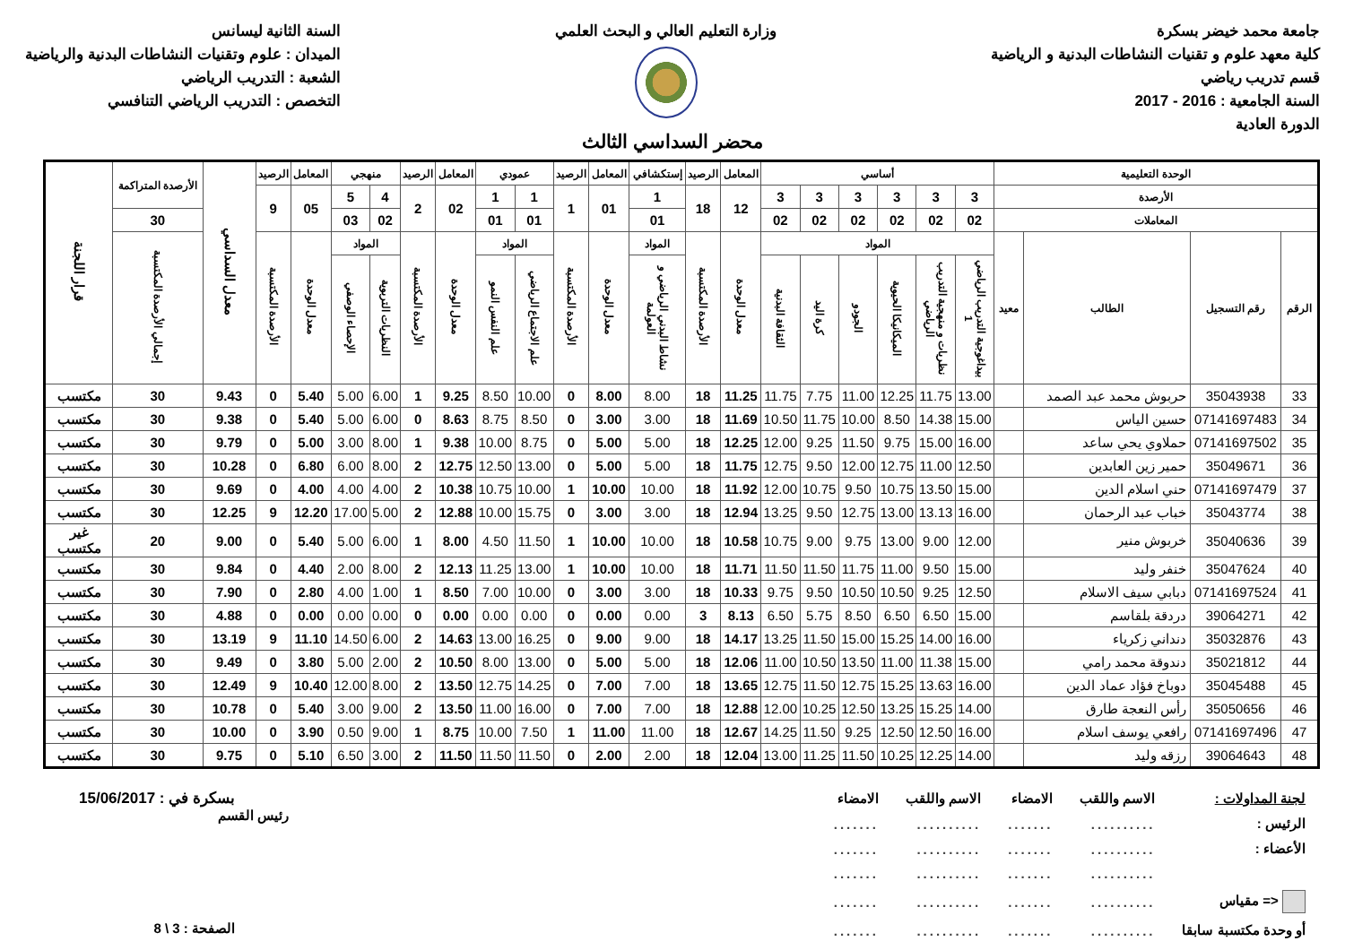جامعة محمد خيضر بسكرة
كلية معهد علوم و تقنيات النشاطات البدنية و الرياضية
قسم تدريب رياضي
السنة الجامعية : 2016 - 2017
الدورة العادية
وزارة التعليم العالي و البحث العلمي
السنة الثانية ليسانس
الميدان : علوم وتقنيات النشاطات البدنية والرياضية
الشعبة : التدريب الرياضي
التخصص : التدريب الرياضي التنافسي
محضر السداسي الثالث
| الوحدة التعليمية | | | | أساسي | | | | | | المعامل | الرصيد | إستكشافي | المعامل | الرصيد | عمودي | | المعامل | الرصيد | منهجي | | المعامل | الرصيد | معدل السداسي | الأرصدة المتراكمة | قرار اللجنة |
| --- | --- | --- | --- | --- | --- | --- | --- | --- | --- | --- | --- | --- | --- | --- | --- | --- | --- | --- | --- | --- | --- | --- | --- | --- | --- |
| الأرصدة | | | | 3 | 3 | 3 | 3 | 3 | 3 | 12 | 18 | 1 | 01 | 1 | 1 | 1 | 02 | 2 | 4 | 5 | 05 | 9 | | | |
| المعاملات | | | | 02 | 02 | 02 | 02 | 02 | 02 | | | 01 | | | 01 | 01 | | | 02 | 03 | | | | 30 | |
| الرقم | رقم التسجيل | الطالب | معيد | المواد | | | | | | معدل الوحدة | الأرصدة المكتسبة | المواد | معدل الوحدة | الأرصدة المكتسبة | المواد | | معدل الوحدة | الأرصدة المكتسبة | المواد | | معدل الوحدة | الأرصدة المكتسبة | | إجمالي الأرصدة المكتسبة | |
| | | | | بيداغوجية التدريب الرياضي 1 | نظريات و منهجية التدريب الرياضي | الميكانيكا الحيوية | الجودو | كرة اليد | الثقافة البدنية | | | نشاط البدني الرياضي و العولمة | | | علم الاجتماع الرياضي | علم النفس النمو | | | النظريات التربوية | الإحصاء الوصفي | | | | | |
| 33 | 35043938 | حربوش محمد عبد الصمد | | 13.00 | 11.75 | 12.25 | 11.00 | 7.75 | 11.75 | 11.25 | 18 | 8.00 | 8.00 | 0 | 10.00 | 8.50 | 9.25 | 1 | 6.00 | 5.00 | 5.40 | 0 | 9.43 | 30 | مكتسب |
| 34 | 07141697483 | حسين الياس | | 15.00 | 14.38 | 8.50 | 10.00 | 11.75 | 10.50 | 11.69 | 18 | 3.00 | 3.00 | 0 | 8.50 | 8.75 | 8.63 | 0 | 6.00 | 5.00 | 5.40 | 0 | 9.38 | 30 | مكتسب |
| 35 | 07141697502 | حملاوي يحي ساعد | | 16.00 | 15.00 | 9.75 | 11.50 | 9.25 | 12.00 | 12.25 | 18 | 5.00 | 5.00 | 0 | 8.75 | 10.00 | 9.38 | 1 | 8.00 | 3.00 | 5.00 | 0 | 9.79 | 30 | مكتسب |
| 36 | 35049671 | حمير زين العابدين | | 12.50 | 11.00 | 12.75 | 12.00 | 9.50 | 12.75 | 11.75 | 18 | 5.00 | 5.00 | 0 | 13.00 | 12.50 | 12.75 | 2 | 8.00 | 6.00 | 6.80 | 0 | 10.28 | 30 | مكتسب |
| 37 | 07141697479 | حني اسلام الدين | | 15.00 | 13.50 | 10.75 | 9.50 | 10.75 | 12.00 | 11.92 | 18 | 10.00 | 10.00 | 1 | 10.00 | 10.75 | 10.38 | 2 | 4.00 | 4.00 | 4.00 | 0 | 9.69 | 30 | مكتسب |
| 38 | 35043774 | خباب عبد الرحمان | | 16.00 | 13.13 | 13.00 | 12.75 | 9.50 | 13.25 | 12.94 | 18 | 3.00 | 3.00 | 0 | 15.75 | 10.00 | 12.88 | 2 | 5.00 | 17.00 | 12.20 | 9 | 12.25 | 30 | مكتسب |
| 39 | 35040636 | خربوش منير | | 12.00 | 9.00 | 13.00 | 9.75 | 9.00 | 10.75 | 10.58 | 18 | 10.00 | 10.00 | 1 | 11.50 | 4.50 | 8.00 | 1 | 6.00 | 5.00 | 5.40 | 0 | 9.00 | 20 | غير مكتسب |
| 40 | 35047624 | خنفر وليد | | 15.00 | 9.50 | 11.00 | 11.75 | 11.50 | 11.50 | 11.71 | 18 | 10.00 | 10.00 | 1 | 13.00 | 11.25 | 12.13 | 2 | 8.00 | 2.00 | 4.40 | 0 | 9.84 | 30 | مكتسب |
| 41 | 07141697524 | دبابي سيف الاسلام | | 12.50 | 9.25 | 10.50 | 10.50 | 9.50 | 9.75 | 10.33 | 18 | 3.00 | 3.00 | 0 | 10.00 | 7.00 | 8.50 | 1 | 1.00 | 4.00 | 2.80 | 0 | 7.90 | 30 | مكتسب |
| 42 | 39064271 | دردقة بلقاسم | | 15.00 | 6.50 | 6.50 | 8.50 | 5.75 | 6.50 | 8.13 | 3 | 0.00 | 0.00 | 0 | 0.00 | 0.00 | 0.00 | 0 | 0.00 | 0.00 | 0.00 | 0 | 4.88 | 30 | مكتسب |
| 43 | 35032876 | دنداني زكرياء | | 16.00 | 14.00 | 15.25 | 15.00 | 11.50 | 13.25 | 14.17 | 18 | 9.00 | 9.00 | 0 | 16.25 | 13.00 | 14.63 | 2 | 6.00 | 14.50 | 11.10 | 9 | 13.19 | 30 | مكتسب |
| 44 | 35021812 | دندوقة محمد رامي | | 15.00 | 11.38 | 11.00 | 13.50 | 10.50 | 11.00 | 12.06 | 18 | 5.00 | 5.00 | 0 | 13.00 | 8.00 | 10.50 | 2 | 2.00 | 5.00 | 3.80 | 0 | 9.49 | 30 | مكتسب |
| 45 | 35045488 | دوباخ فؤاد عماد الدين | | 16.00 | 13.63 | 15.25 | 12.75 | 11.50 | 12.75 | 13.65 | 18 | 7.00 | 7.00 | 0 | 14.25 | 12.75 | 13.50 | 2 | 8.00 | 12.00 | 10.40 | 9 | 12.49 | 30 | مكتسب |
| 46 | 35050656 | رأس النعجة طارق | | 14.00 | 15.25 | 13.25 | 12.50 | 10.25 | 12.00 | 12.88 | 18 | 7.00 | 7.00 | 0 | 16.00 | 11.00 | 13.50 | 2 | 9.00 | 3.00 | 5.40 | 0 | 10.78 | 30 | مكتسب |
| 47 | 07141697496 | رافعي يوسف اسلام | | 16.00 | 12.50 | 12.50 | 9.25 | 11.50 | 14.25 | 12.67 | 18 | 11.00 | 11.00 | 1 | 7.50 | 10.00 | 8.75 | 1 | 9.00 | 0.50 | 3.90 | 0 | 10.00 | 30 | مكتسب |
| 48 | 39064643 | رزقه وليد | | 14.00 | 12.25 | 10.25 | 11.50 | 11.25 | 13.00 | 12.04 | 18 | 2.00 | 2.00 | 0 | 11.50 | 11.50 | 11.50 | 2 | 3.00 | 6.50 | 5.10 | 0 | 9.75 | 30 | مكتسب |
| لجنة المداولات : | الاسم واللقب | الامضاء | الاسم واللقب | الامضاء |
| الرئيس : | .......... | ....... | .......... | ....... |
| الأعضاء : | .......... | ....... | .......... | ....... |
| | .......... | ....... | .......... | ....... |
| <= مقياس | .......... | ....... | .......... | ....... |
| أو وحدة مكتسبة سابقا | .......... | ....... | .......... | ....... |
بسكرة في : 15/06/2017
رئيس القسم
الصفحة : 3 \ 8